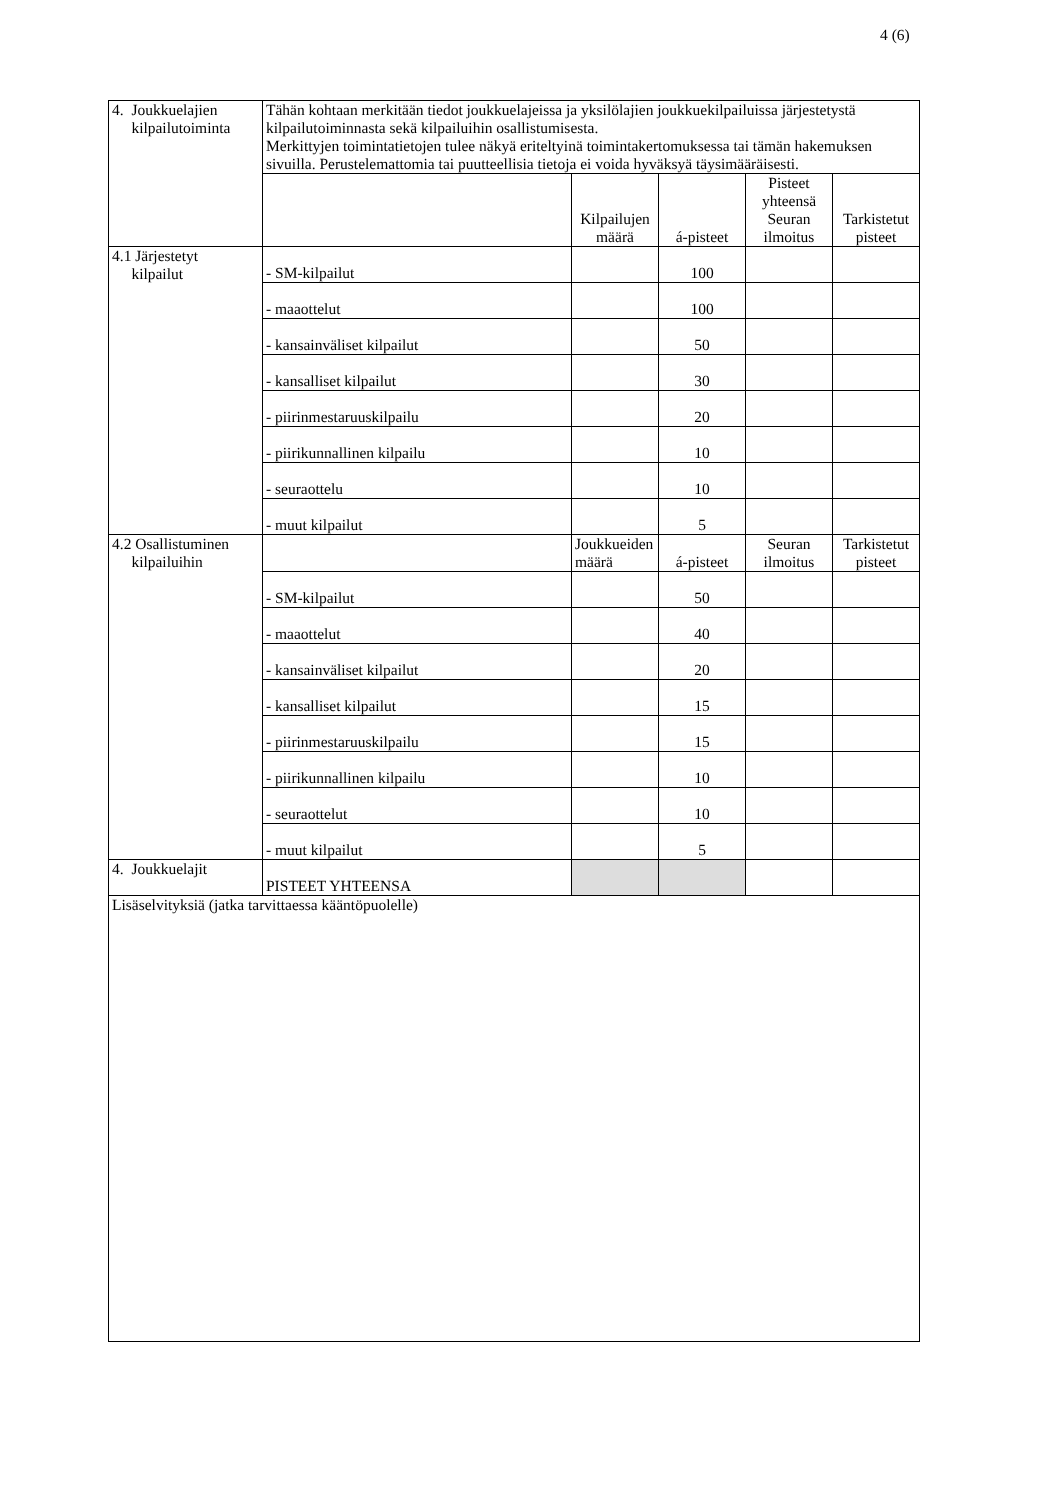4 (6)
| 4. Joukkuelajien kilpailutoiminta | Tähän kohtaan merkitään tiedot joukkuelajeissa ja yksilölajien joukkuekilpailuissa järjestetystä kilpailutoiminnasta sekä kilpailuihin osallistumisesta. Merkittyjen toimintatietojen tulee näkyä eriteltyinä toimintakertomuksessa tai tämän hakemuksen sivuilla. Perustelemattomia tai puutteellisia tietoja ei voida hyväksyä täysimääräisesti. | | | | |
| | | Kilpailujen määrä | á-pisteet | Pisteet yhteensä Seuran ilmoitus | Tarkistetut pisteet |
| 4.1 Järjestetyt kilpailut | - SM-kilpailut | | 100 | | |
| | - maaottelut | | 100 | | |
| | - kansainväliset kilpailut | | 50 | | |
| | - kansalliset kilpailut | | 30 | | |
| | - piirinmestaruuskilpailu | | 20 | | |
| | - piirikunnallinen kilpailu | | 10 | | |
| | - seuraottelu | | 10 | | |
| | - muut kilpailut | | 5 | | |
| 4.2 Osallistuminen kilpailuihin | | Joukkueiden määrä | á-pisteet | Seuran ilmoitus | Tarkistetut pisteet |
| | - SM-kilpailut | | 50 | | |
| | - maaottelut | | 40 | | |
| | - kansainväliset kilpailut | | 20 | | |
| | - kansalliset kilpailut | | 15 | | |
| | - piirinmestaruuskilpailu | | 15 | | |
| | - piirikunnallinen kilpailu | | 10 | | |
| | - seuraottelut | | 10 | | |
| | - muut kilpailut | | 5 | | |
| 4. Joukkuelajit | PISTEET YHTEENSA | | | | |
| Lisäselvityksiä (jatka tarvittaessa kääntöpuolelle) | | | | | |